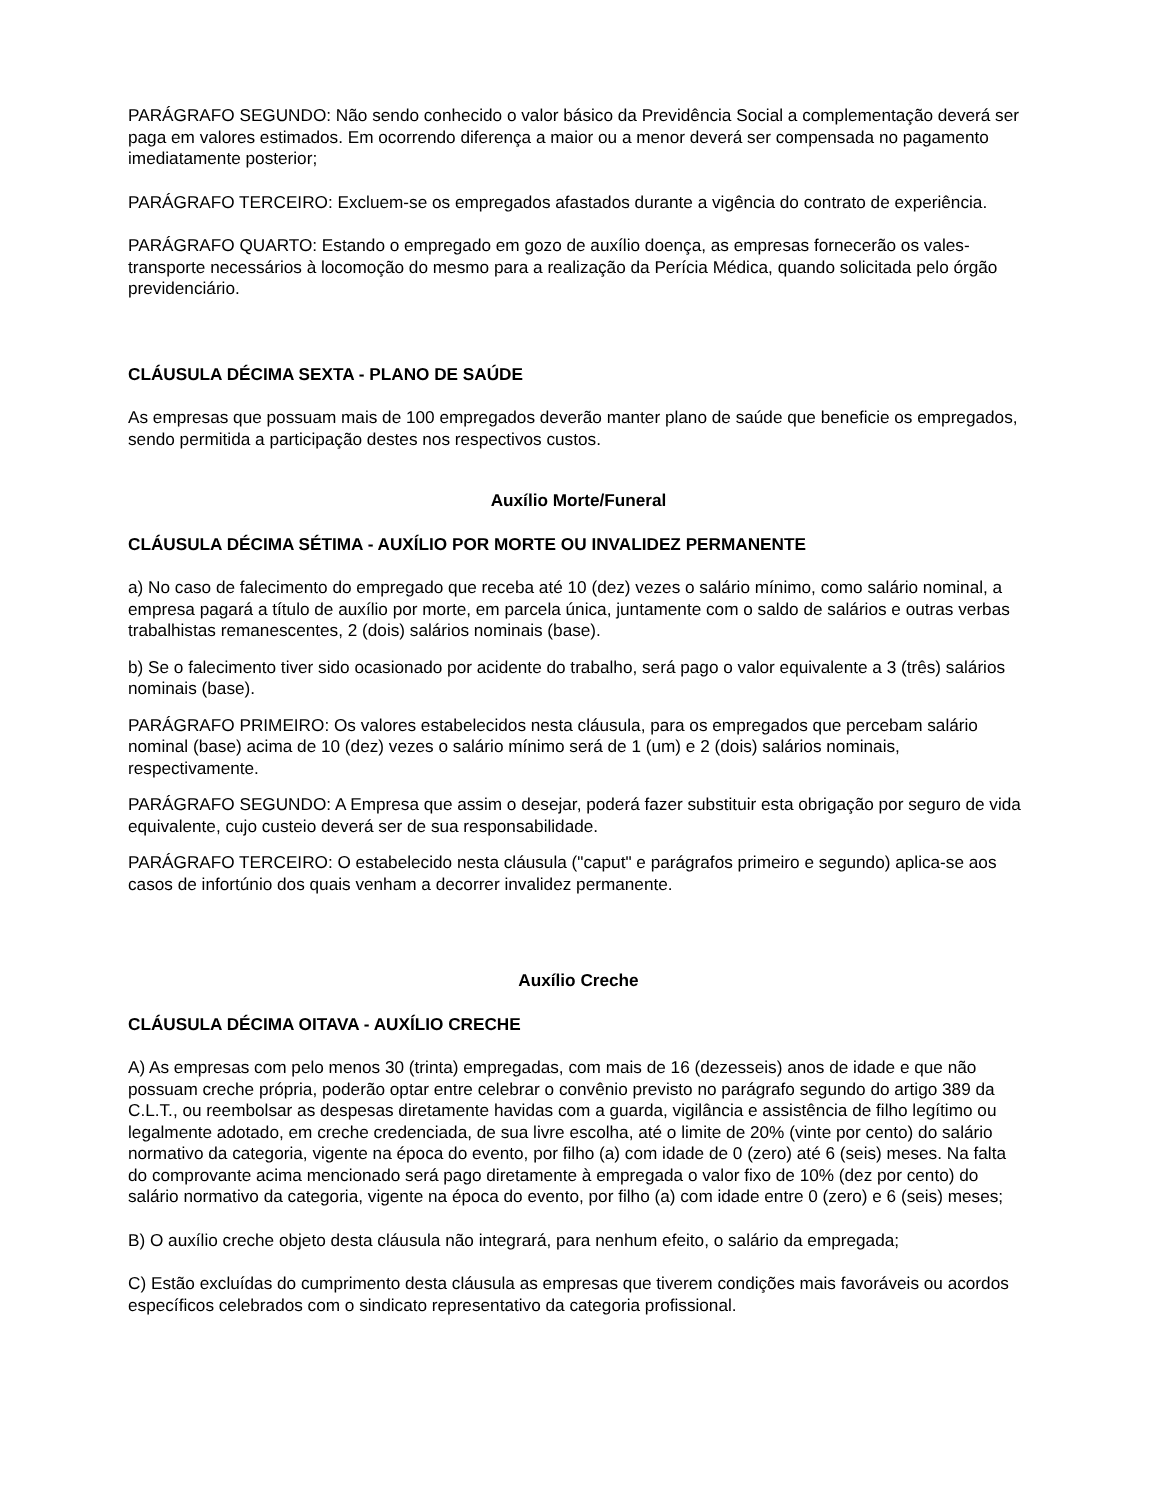PARÁGRAFO SEGUNDO: Não sendo conhecido o valor básico da Previdência Social a complementação deverá ser paga em valores estimados. Em ocorrendo diferença a maior ou a menor deverá ser compensada no pagamento imediatamente posterior;
PARÁGRAFO TERCEIRO: Excluem-se os empregados afastados durante a vigência do contrato de experiência.
PARÁGRAFO QUARTO: Estando o empregado em gozo de auxílio doença, as empresas fornecerão os vales-transporte necessários à locomoção do mesmo para a realização da Perícia Médica, quando solicitada pelo órgão previdenciário.
CLÁUSULA DÉCIMA SEXTA - PLANO DE SAÚDE
As empresas que possuam mais de 100 empregados deverão manter plano de saúde que beneficie os empregados, sendo permitida a participação destes nos respectivos custos.
Auxílio Morte/Funeral
CLÁUSULA DÉCIMA SÉTIMA - AUXÍLIO POR MORTE OU INVALIDEZ PERMANENTE
a) No caso de falecimento do empregado que receba até 10 (dez) vezes o salário mínimo, como salário nominal, a empresa pagará a título de auxílio por morte, em parcela única, juntamente com o saldo de salários e outras verbas trabalhistas remanescentes, 2 (dois) salários nominais (base).
b) Se o falecimento tiver sido ocasionado por acidente do trabalho, será pago o valor equivalente a 3 (três) salários nominais (base).
PARÁGRAFO PRIMEIRO: Os valores estabelecidos nesta cláusula, para os empregados que percebam salário nominal (base) acima de 10 (dez) vezes o salário mínimo será de 1 (um) e 2 (dois) salários nominais, respectivamente.
PARÁGRAFO SEGUNDO: A Empresa que assim o desejar, poderá fazer substituir esta obrigação por seguro de vida equivalente, cujo custeio deverá ser de sua responsabilidade.
PARÁGRAFO TERCEIRO: O estabelecido nesta cláusula ("caput" e parágrafos primeiro e segundo) aplica-se aos casos de infortúnio dos quais venham a decorrer invalidez permanente.
Auxílio Creche
CLÁUSULA DÉCIMA OITAVA - AUXÍLIO CRECHE
A) As empresas com pelo menos 30 (trinta) empregadas, com mais de 16 (dezesseis) anos de idade e que não possuam creche própria, poderão optar entre celebrar o convênio previsto no parágrafo segundo do artigo 389 da C.L.T., ou reembolsar as despesas diretamente havidas com a guarda, vigilância e assistência de filho legítimo ou legalmente adotado, em creche credenciada, de sua livre escolha, até o limite de 20% (vinte por cento) do salário normativo da categoria, vigente na época do evento, por filho (a) com idade de 0 (zero) até 6 (seis) meses. Na falta do comprovante acima mencionado será pago diretamente à empregada o valor fixo de 10% (dez por cento) do salário normativo da categoria, vigente na época do evento, por filho (a) com idade entre 0 (zero) e 6 (seis) meses;
B) O auxílio creche objeto desta cláusula não integrará, para nenhum efeito, o salário da empregada;
C) Estão excluídas do cumprimento desta cláusula as empresas que tiverem condições mais favoráveis ou acordos específicos celebrados com o sindicato representativo da categoria profissional.